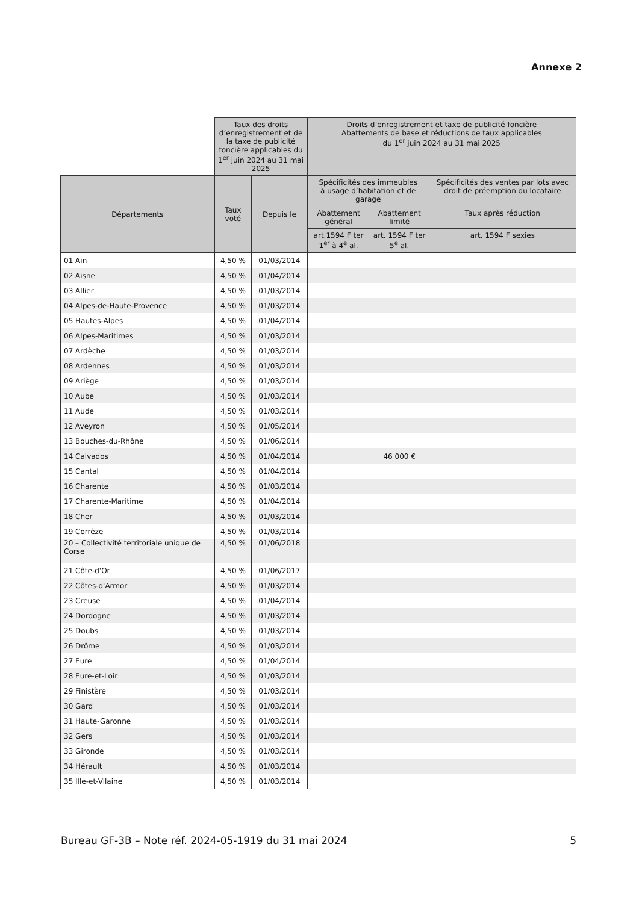Annexe 2
| | Taux des droits d’enregistrement et de la taxe de publicité foncière applicables du 1<sup>er</sup> juin 2024 au 31 mai 2025 | | Droits d’enregistrement et taxe de publicité foncière Abattements de base et réductions de taux applicables du 1<sup>er</sup> juin 2024 au 31 mai 2025 | | |
| --- | --- | --- | --- | --- | --- |
| Départements | Taux voté | Depuis le | Spécificités des immeubles à usage d’habitation et de garage | | Spécificités des ventes par lots avec droit de préemption du locataire |
| | | | Abattement général | Abattement limité | Taux après réduction |
| | | | art.1594 F ter 1<sup>er</sup> à 4<sup>e</sup> al. | art. 1594 F ter 5<sup>e</sup> al. | art. 1594 F sexies |
| 01 Ain | 4,50 % | 01/03/2014 | | | |
| 02 Aisne | 4,50 % | 01/04/2014 | | | |
| 03 Allier | 4,50 % | 01/03/2014 | | | |
| 04 Alpes-de-Haute-Provence | 4,50 % | 01/03/2014 | | | |
| 05 Hautes-Alpes | 4,50 % | 01/04/2014 | | | |
| 06 Alpes-Maritimes | 4,50 % | 01/03/2014 | | | |
| 07 Ardèche | 4,50 % | 01/03/2014 | | | |
| 08 Ardennes | 4,50 % | 01/03/2014 | | | |
| 09 Ariège | 4,50 % | 01/03/2014 | | | |
| 10 Aube | 4,50 % | 01/03/2014 | | | |
| 11 Aude | 4,50 % | 01/03/2014 | | | |
| 12 Aveyron | 4,50 % | 01/05/2014 | | | |
| 13 Bouches-du-Rhône | 4,50 % | 01/06/2014 | | | |
| 14 Calvados | 4,50 % | 01/04/2014 | | 46 000 € | |
| 15 Cantal | 4,50 % | 01/04/2014 | | | |
| 16 Charente | 4,50 % | 01/03/2014 | | | |
| 17 Charente-Maritime | 4,50 % | 01/04/2014 | | | |
| 18 Cher | 4,50 % | 01/03/2014 | | | |
| 19 Corrèze | 4,50 % | 01/03/2014 | | | |
| 20 – Collectivité territoriale unique de Corse | 4,50 % | 01/06/2018 | | | |
| 21 Côte-d'Or | 4,50 % | 01/06/2017 | | | |
| 22 Côtes-d'Armor | 4,50 % | 01/03/2014 | | | |
| 23 Creuse | 4,50 % | 01/04/2014 | | | |
| 24 Dordogne | 4,50 % | 01/03/2014 | | | |
| 25 Doubs | 4,50 % | 01/03/2014 | | | |
| 26 Drôme | 4,50 % | 01/03/2014 | | | |
| 27 Eure | 4,50 % | 01/04/2014 | | | |
| 28 Eure-et-Loir | 4,50 % | 01/03/2014 | | | |
| 29 Finistère | 4,50 % | 01/03/2014 | | | |
| 30 Gard | 4,50 % | 01/03/2014 | | | |
| 31 Haute-Garonne | 4,50 % | 01/03/2014 | | | |
| 32 Gers | 4,50 % | 01/03/2014 | | | |
| 33 Gironde | 4,50 % | 01/03/2014 | | | |
| 34 Hérault | 4,50 % | 01/03/2014 | | | |
| 35 Ille-et-Vilaine | 4,50 % | 01/03/2014 | | | |
Bureau GF-3B – Note réf. 2024-05-1919 du 31 mai 2024 5